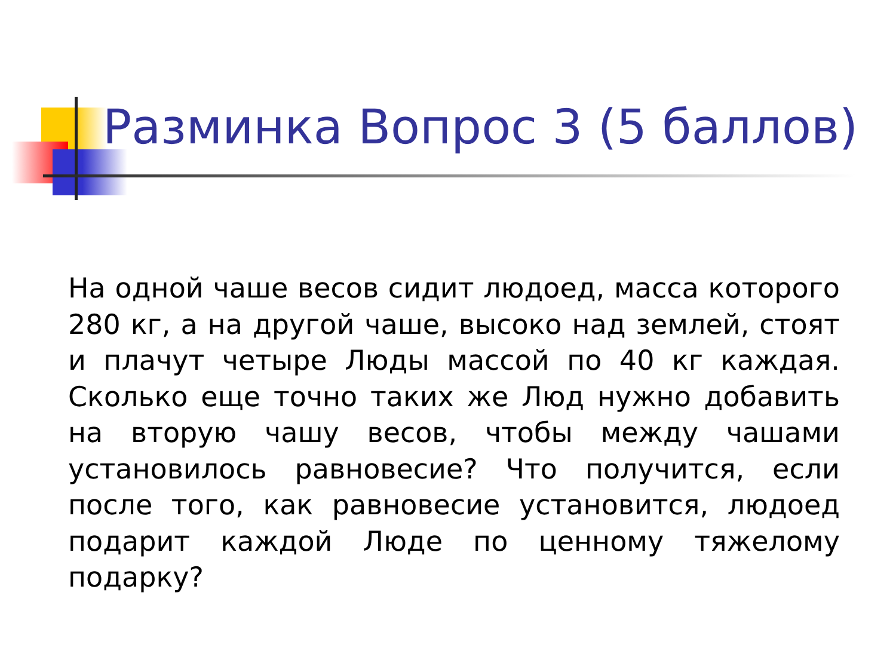Разминка Вопрос 3 (5 баллов)
На одной чаше весов сидит людоед, масса которого 280 кг, а на другой чаше, высоко над землей, стоят и плачут четыре Люды массой по 40 кг каждая. Сколько еще точно таких же Люд нужно добавить на вторую чашу весов, чтобы между чашами установилось равновесие? Что получится, если после того, как равновесие установится, людоед подарит каждой Люде по ценному тяжелому подарку?